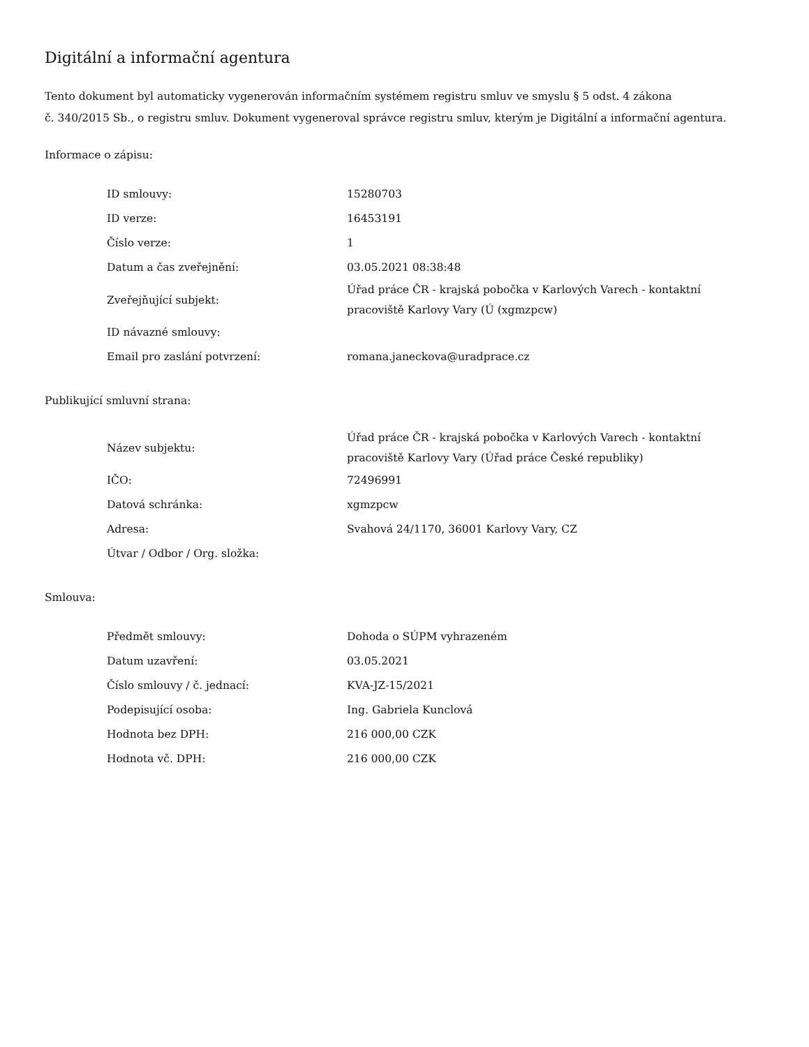Digitální a informační agentura
Tento dokument byl automaticky vygenerován informačním systémem registru smluv ve smyslu § 5 odst. 4 zákona
č. 340/2015 Sb., o registru smluv. Dokument vygeneroval správce registru smluv, kterým je Digitální a informační agentura.
Informace o zápisu:
| ID smlouvy: | 15280703 |
| ID verze: | 16453191 |
| Číslo verze: | 1 |
| Datum a čas zveřejnění: | 03.05.2021 08:38:48 |
| Zveřejňující subjekt: | Úřad práce ČR - krajská pobočka v Karlových Varech - kontaktní pracoviště Karlovy Vary (Ú (xgmzpcw) |
| ID návazné smlouvy: | |
| Email pro zaslání potvrzení: | romana.janeckova@uradprace.cz |
Publikující smluvní strana:
| Název subjektu: | Úřad práce ČR - krajská pobočka v Karlových Varech - kontaktní pracoviště Karlovy Vary (Úřad práce České republiky) |
| IČO: | 72496991 |
| Datová schránka: | xgmzpcw |
| Adresa: | Svahová 24/1170, 36001 Karlovy Vary, CZ |
| Útvar / Odbor / Org. složka: | |
Smlouva:
| Předmět smlouvy: | Dohoda o SÚPM vyhrazeném |
| Datum uzavření: | 03.05.2021 |
| Číslo smlouvy / č. jednací: | KVA-JZ-15/2021 |
| Podepisující osoba: | Ing. Gabriela Kunclová |
| Hodnota bez DPH: | 216 000,00 CZK |
| Hodnota vč. DPH: | 216 000,00 CZK |